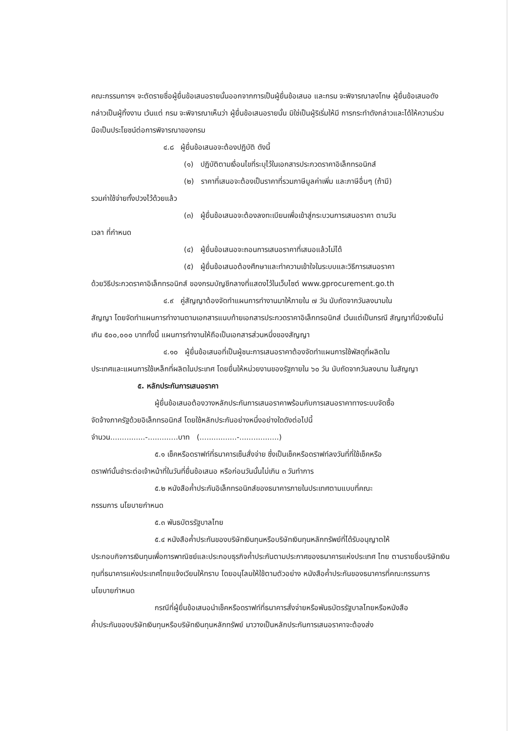คณะกรรมการฯ จะตัดรายชื่อผู้ยื่นข้อเสนอรายนั้นออกจากการเป็นผู้ยื่นข้อเสนอ และกรม จะพิจารณาลงโทษ ผู้ยื่นข้อเสนอดังกล่าวเป็นผู้ทิ้งงาน เว้นแต่ กรม จะพิจารณาเห็นว่า ผู้ยื่นข้อเสนอรายนั้น มิใช่เป็นผู้ริเริ่มให้มี การกระทำดังกล่าวและได้ให้ความร่วมมือเป็นประโยชน์ต่อการพิจารณาของกรม
๔.๘ ผู้ยื่นข้อเสนอจะต้องปฏิบัติ ดังนี้
(๑) ปฏิบัติตามเงื่อนไขที่ระบุไว้ในเอกสารประกวดราคาอิเล็กทรอนิกส์
(๒) ราคาที่เสนอจะต้องเป็นราคาที่รวมภาษีมูลค่าเพิ่ม และภาษีอื่นๆ (ถ้ามี)
รวมค่าใช้จ่ายทั้งปวงไว้ด้วยแล้ว
(๓) ผู้ยื่นข้อเสนอจะต้องลงทะเบียนเพื่อเข้าสู่กระบวนการเสนอราคา ตามวัน
เวลา ที่กำหนด
(๔) ผู้ยื่นข้อเสนอจะถอนการเสนอราคาที่เสนอแล้วไม่ได้
(๕) ผู้ยื่นข้อเสนอต้องศึกษาและทำความเข้าใจในระบบและวิธีการเสนอราคา
ด้วยวิธีประกวดราคาอิเล็กทรอนิกส์ ของกรมบัญชีกลางที่แสดงไว้ในเว็บไซต์ www.gprocurement.go.th
๔.๙ คู่สัญญาต้องจัดทำแผนการทำงานมาให้ภายใน ๗ วัน นับถัดจากวันลงนามใน
สัญญา โดยจัดทำแผนการทำงานตามเอกสารแนบท้ายเอกสารประกวดราคาอิเล็กทรอนิกส์ เว้นแต่เป็นกรณี สัญญาที่มีวงเงินไม่เกิน ๕๐๐,๐๐๐ บาททั้งนี้ แผนการทำงานให้ถือเป็นเอกสารส่วนหนึ่งของสัญญา
๔.๑๐ ผู้ยื่นข้อเสนอที่เป็นผู้ชนะการเสนอราคาต้องจัดทำแผนการใช้พัสดุที่ผลิตใน
ประเทศและแผนการใช้เหล็กที่ผลิตในประเทศ โดยยื่นให้หน่วยงานของรัฐภายใน ๖๐ วัน นับถัดจากวันลงนาม ในสัญญา
๕. หลักประกันการเสนอราคา
ผู้ยื่นข้อเสนอต้องวางหลักประกันการเสนอราคาพร้อมกับการเสนอราคาทางระบบจัดซื้อ
จัดจ้างภาครัฐด้วยอิเล็กทรอนิกส์ โดยใช้หลักประกันอย่างหนึ่งอย่างใดดังต่อไปนี้
จำนวน...............-.............บาท (................-.................)
๕.๑ เช็คหรือดราฟท์ที่ธนาคารเซ็นสั่งจ่าย ซึ่งเป็นเช็คหรือดราฟท์ลงวันที่ที่ใช้เช็คหรือ
ดราฟท์นั้นชำระต่อเจ้าหน้าที่ในวันที่ยื่นข้อเสนอ หรือก่อนวันนั้นไม่เกิน ๓ วันทำการ
๕.๒ หนังสือค้ำประกันอิเล็กทรอนิกส์ของธนาคารภายในประเทศตามแบบที่คณะ
กรรมการ นโยบายกำหนด
๕.๓ พันธบัตรรัฐบาลไทย
๕.๔ หนังสือค้ำประกันของบริษัทเงินทุนหรือบริษัทเงินทุนหลักทรัพย์ที่ได้รับอนุญาตให้
ประกอบกิจการเงินทุนเพื่อการพาณิชย์และประกอบธุรกิจค้ำประกันตามประกาศของธนาคารแห่งประเทศ ไทย ตามรายชื่อบริษัทเงินทุนที่ธนาคารแห่งประเทศไทยแจ้งเวียนให้ทราบ โดยอนุโลมให้ใช้ตามตัวอย่าง หนังสือค้ำประกันของธนาคารที่คณะกรรมการนโยบายกำหนด
กรณีที่ผู้ยื่นข้อเสนอนำเช็คหรือดราฟท์ที่ธนาคารสั่งจ่ายหรือพันธบัตรรัฐบาลไทยหรือหนังสือ
ค้ำประกันของบริษัทเงินทุนหรือบริษัทเงินทุนหลักทรัพย์ มาวางเป็นหลักประกันการเสนอราคาจะต้องส่ง